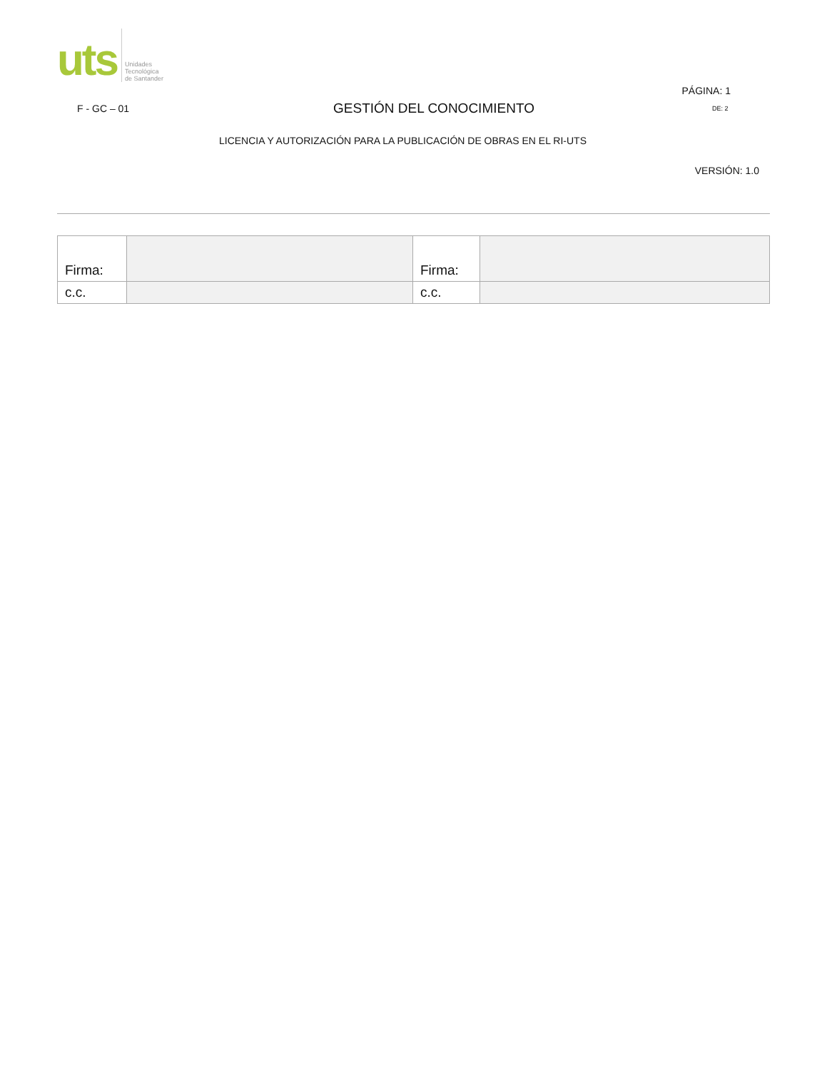uts
Unidades
Tecnológica
de Santander
PÁGINA: 1
F - GC – 01
GESTIÓN DEL CONOCIMIENTO
DE: 2
LICENCIA Y AUTORIZACIÓN PARA LA PUBLICACIÓN DE OBRAS EN EL RI-UTS
VERSIÓN: 1.0
| Firma: | | Firma: | |
| c.c. | | c.c. | |